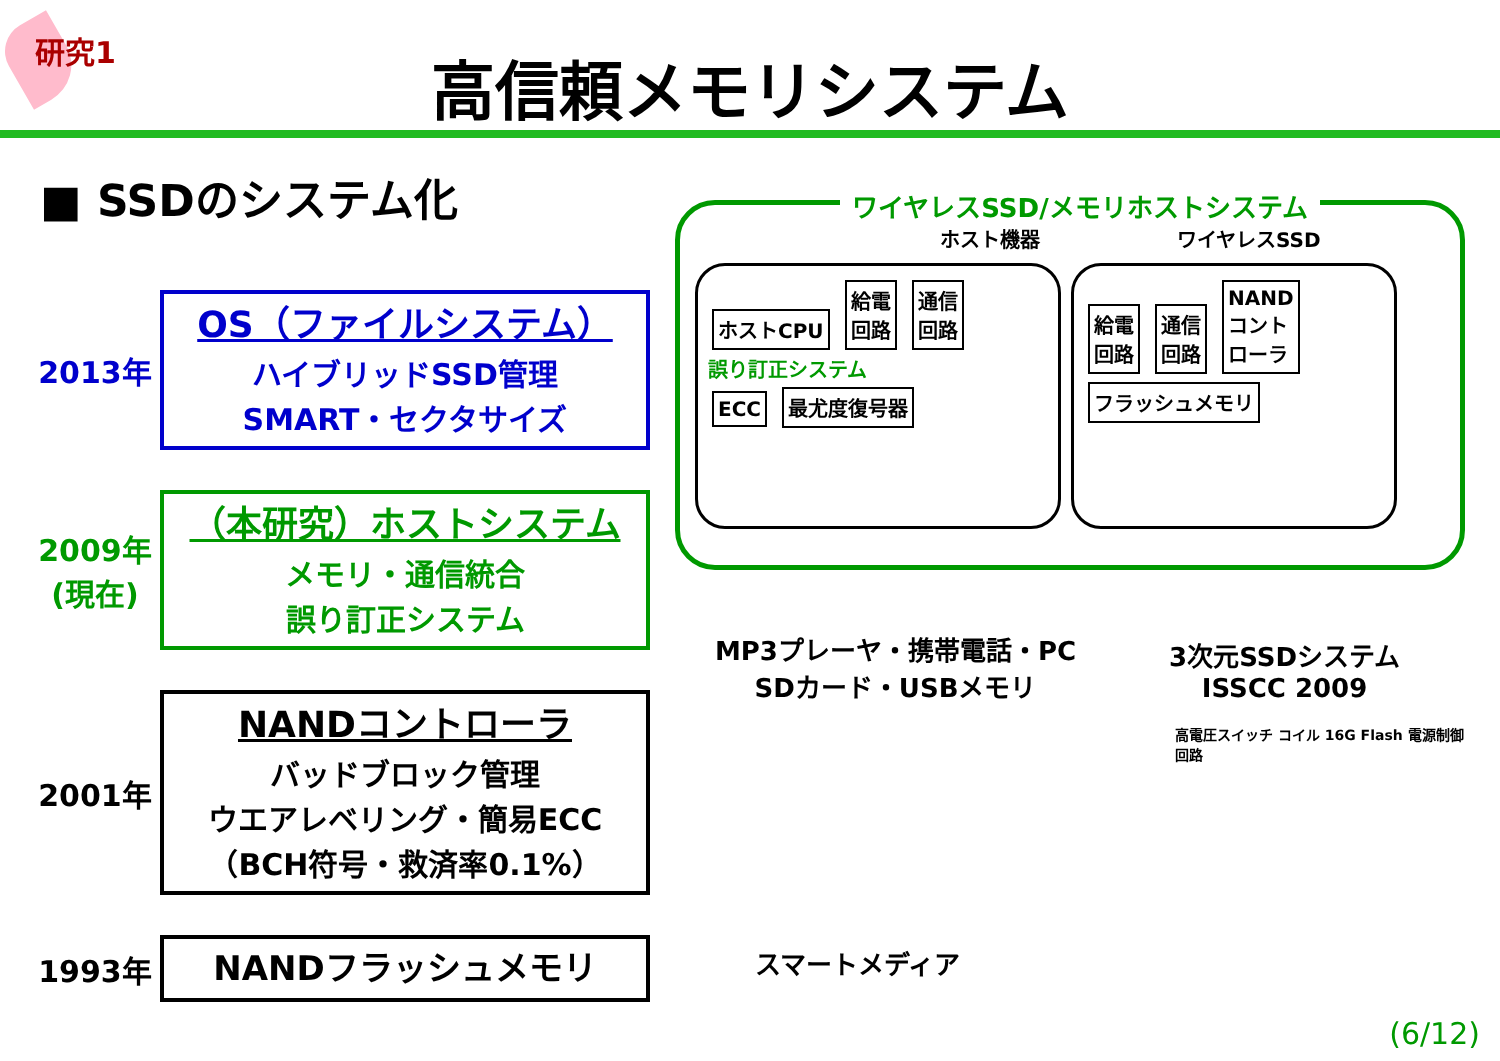研究1
高信頼メモリシステム
■ SSDのシステム化
2013年
OS（ファイルシステム）
ハイブリッドSSD管理
SMART・セクタサイズ
2009年
(現在)
（本研究）ホストシステム
メモリ・通信統合
誤り訂正システム
2001年
NANDコントローラ
バッドブロック管理
ウエアレベリング・簡易ECC
（BCH符号・救済率0.1%）
1993年
NANDフラッシュメモリ
ワイヤレスSSD/メモリホストシステム
ホスト機器 ワイヤレスSSD
ホストCPU
給電
回路
通信
回路
誤り訂正システム
ECC 最尤度復号器
給電
回路
通信
回路
NAND
コント
ローラ
フラッシュメモリ
MP3プレーヤ・携帯電話・PC
SDカード・USBメモリ 3次元SSDシステム
ISSCC 2009
高電圧スイッチ コイル 16G Flash 電源制御回路
スマートメディア
(6/12)